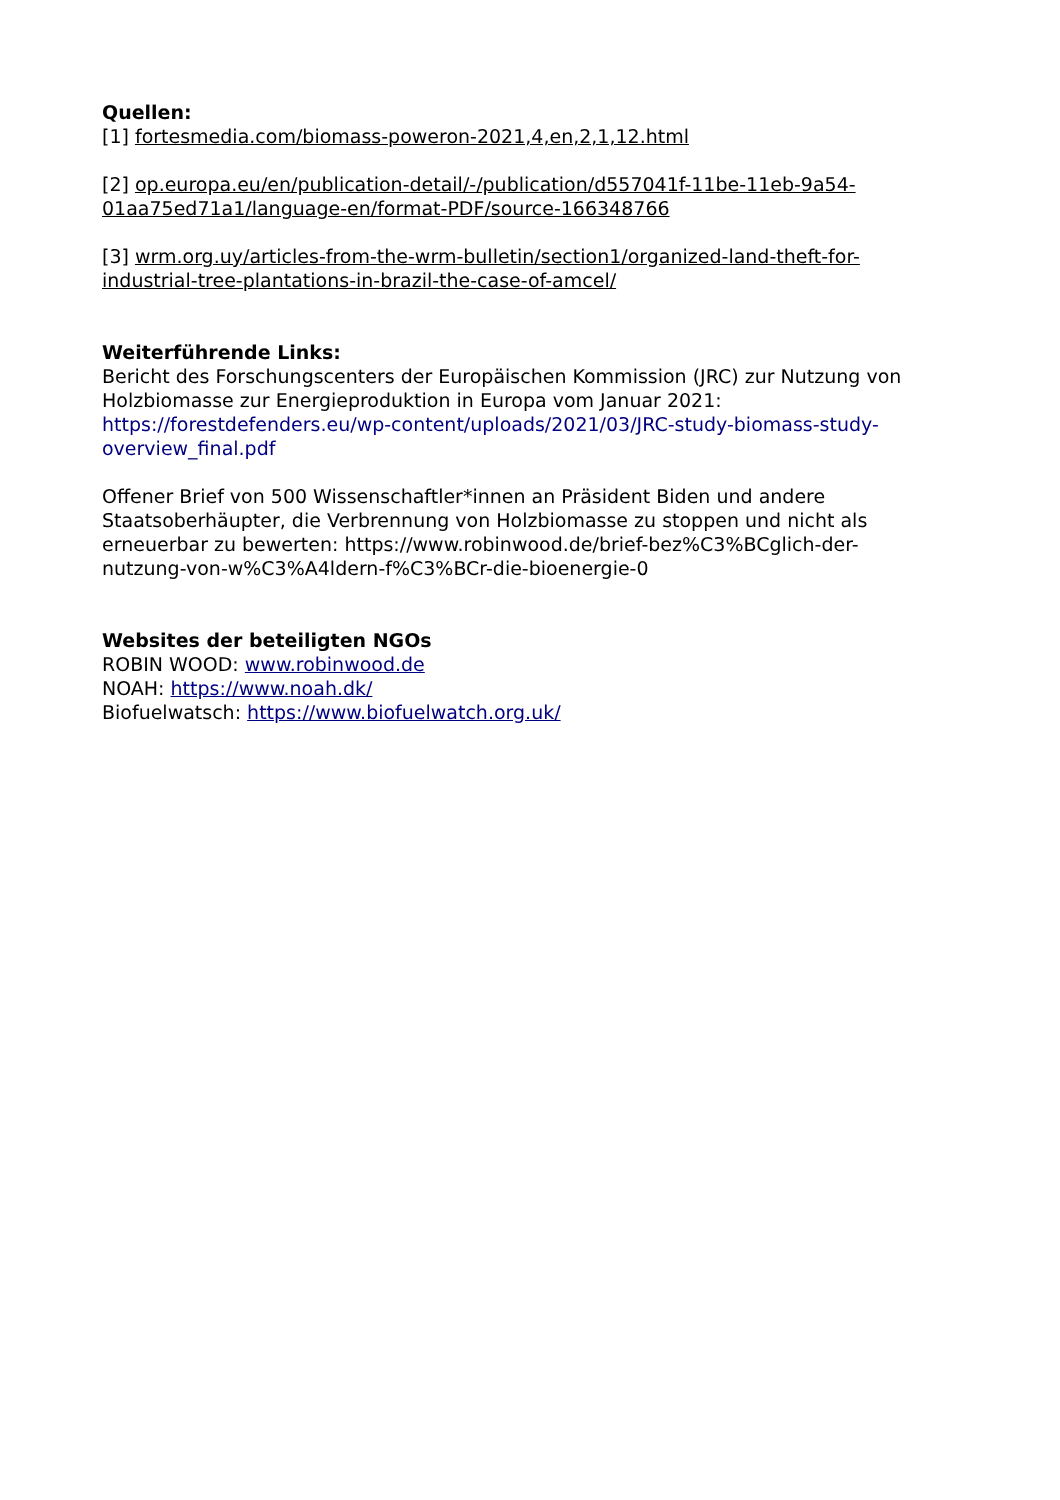Quellen:
[1] fortesmedia.com/biomass-poweron-2021,4,en,2,1,12.html
[2] op.europa.eu/en/publication-detail/-/publication/d557041f-11be-11eb-9a54-01aa75ed71a1/language-en/format-PDF/source-166348766
[3] wrm.org.uy/articles-from-the-wrm-bulletin/section1/organized-land-theft-for-industrial-tree-plantations-in-brazil-the-case-of-amcel/
Weiterführende Links:
Bericht des Forschungscenters der Europäischen Kommission (JRC) zur Nutzung von Holzbiomasse zur Energieproduktion in Europa vom Januar 2021: https://forestdefenders.eu/wp-content/uploads/2021/03/JRC-study-biomass-study-overview_final.pdf
Offener Brief von 500 Wissenschaftler*innen an Präsident Biden und andere Staatsoberhäupter, die Verbrennung von Holzbiomasse zu stoppen und nicht als erneuerbar zu bewerten: https://www.robinwood.de/brief-bez%C3%BCglich-der-nutzung-von-w%C3%A4ldern-f%C3%BCr-die-bioenergie-0
Websites der beteiligten NGOs
ROBIN WOOD: www.robinwood.de
NOAH: https://www.noah.dk/
Biofuelwatsch: https://www.biofuelwatch.org.uk/